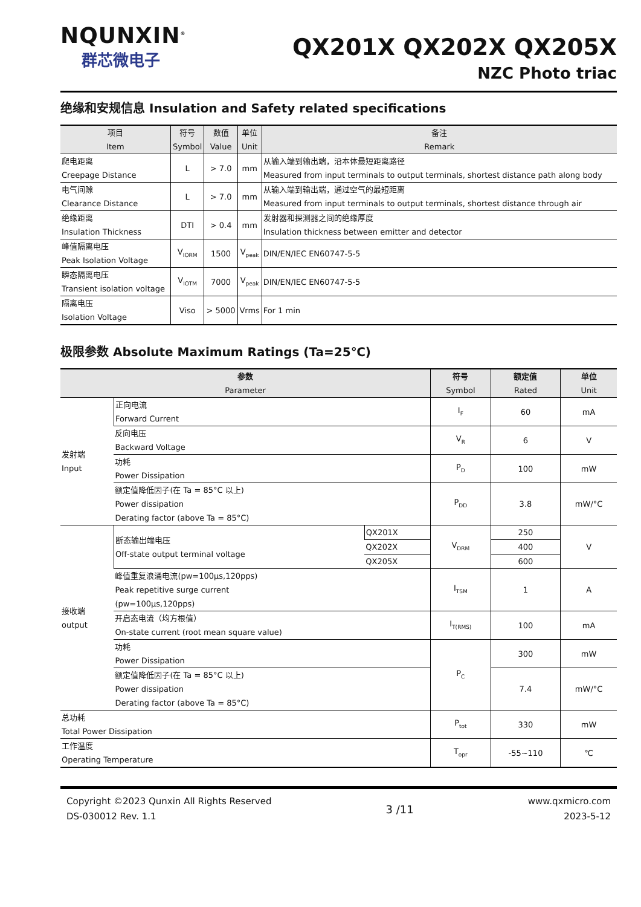NQUNXIN<sup>®</sup>
群芯微电子
QX201X QX202X QX205X
NZC Photo triac
绝缘和安规信息 Insulation and Safety related specifications
| 项目 Item | 符号 Symbol | 数值 Value | 单位 Unit | 备注 Remark |
| --- | --- | --- | --- | --- |
| 爬电距离 Creepage Distance | L | > 7.0 | mm | 从输入端到输出端，沿本体最短距离路径 Measured from input terminals to output terminals, shortest distance path along body |
| 电气间隙 Clearance Distance | L | > 7.0 | mm | 从输入端到输出端，通过空气的最短距离 Measured from input terminals to output terminals, shortest distance through air |
| 绝缘距离 Insulation Thickness | DTI | > 0.4 | mm | 发射器和探测器之间的绝缘厚度 Insulation thickness between emitter and detector |
| 峰值隔离电压 Peak Isolation Voltage | V<sub>IORM</sub> | 1500 | V<sub>peak</sub> | DIN/EN/IEC EN60747-5-5 |
| 瞬态隔离电压 Transient isolation voltage | V<sub>IOTM</sub> | 7000 | V<sub>peak</sub> | DIN/EN/IEC EN60747-5-5 |
| 隔离电压 Isolation Voltage | Viso | > 5000 | Vrms | For 1 min |
极限参数 Absolute Maximum Ratings (Ta=25℃)
| 参数 Parameter | | | 符号 Symbol | 额定值 Rated | 单位 Unit |
| --- | --- | --- | --- | --- | --- |
| 发射端 Input | 正向电流 Forward Current | | I<sub>F</sub> | 60 | mA |
| | 反向电压 Backward Voltage | | V<sub>R</sub> | 6 | V |
| | 功耗 Power Dissipation | | P<sub>D</sub> | 100 | mW |
| | 额定值降低因子(在 Ta = 85°C 以上) Power dissipation Derating factor (above Ta = 85°C) | | P<sub>DD</sub> | 3.8 | mW/°C |
| 接收端 output | 断态输出端电压 Off-state output terminal voltage | QX201X | V<sub>DRM</sub> | 250 | V |
| | | QX202X | | 400 | |
| | | QX205X | | 600 | |
| | 峰值重复浪涌电流(pw=100μs,120pps) Peak repetitive surge current (pw=100μs,120pps) | | I<sub>TSM</sub> | 1 | A |
| | 开启态电流（均方根值） On-state current (root mean square value) | | I<sub>T(RMS)</sub> | 100 | mA |
| | 功耗 Power Dissipation | | P<sub>C</sub> | 300 | mW |
| | 额定值降低因子(在 Ta = 85°C 以上) Power dissipation Derating factor (above Ta = 85°C) | | | 7.4 | mW/°C |
| 总功耗 Total Power Dissipation | | | P<sub>tot</sub> | 330 | mW |
| 工作温度 Operating Temperature | | | T<sub>opr</sub> | -55~110 | ℃ |
Copyright ©2023 Qunxin All Rights Reserved
DS-030012 Rev. 1.1
3 /11
www.qxmicro.com
2023-5-12